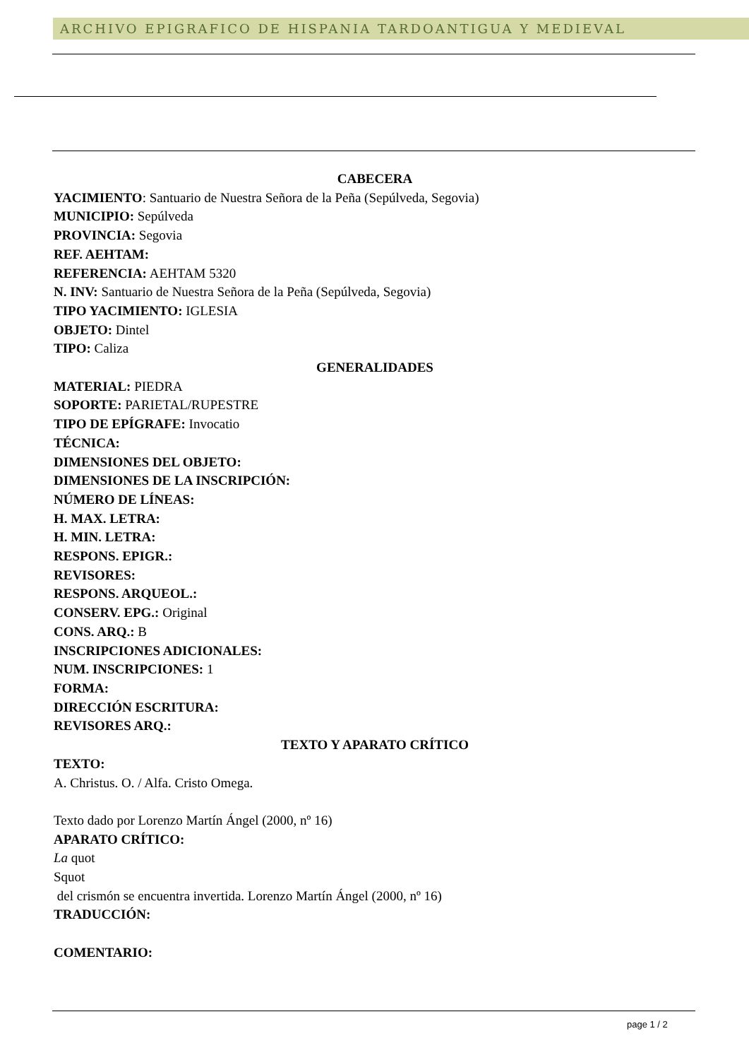ARCHIVO EPIGRAFICO DE HISPANIA TARDOANTIGUA Y MEDIEVAL
CABECERA
YACIMIENTO: Santuario de Nuestra Señora de la Peña (Sepúlveda, Segovia)
MUNICIPIO: Sepúlveda
PROVINCIA: Segovia
REF. AEHTAM:
REFERENCIA: AEHTAM 5320
N. INV: Santuario de Nuestra Señora de la Peña (Sepúlveda, Segovia)
TIPO YACIMIENTO: IGLESIA
OBJETO: Dintel
TIPO: Caliza
GENERALIDADES
MATERIAL: PIEDRA
SOPORTE: PARIETAL/RUPESTRE
TIPO DE EPÍGRAFE: Invocatio
TÉCNICA:
DIMENSIONES DEL OBJETO:
DIMENSIONES DE LA INSCRIPCIÓN:
NÚMERO DE LÍNEAS:
H. MAX. LETRA:
H. MIN. LETRA:
RESPONS. EPIGR.:
REVISORES:
RESPONS. ARQUEOL.:
CONSERV. EPG.: Original
CONS. ARQ.: B
INSCRIPCIONES ADICIONALES:
NUM. INSCRIPCIONES: 1
FORMA:
DIRECCIÓN ESCRITURA:
REVISORES ARQ.:
TEXTO Y APARATO CRÍTICO
TEXTO:
A. Christus. O. / Alfa. Cristo Omega.
Texto dado por Lorenzo Martín Ángel (2000, nº 16)
APARATO CRÍTICO:
La quot
Squot
del crismón se encuentra invertida. Lorenzo Martín Ángel (2000, nº 16)
TRADUCCIÓN:
COMENTARIO:
page 1 / 2